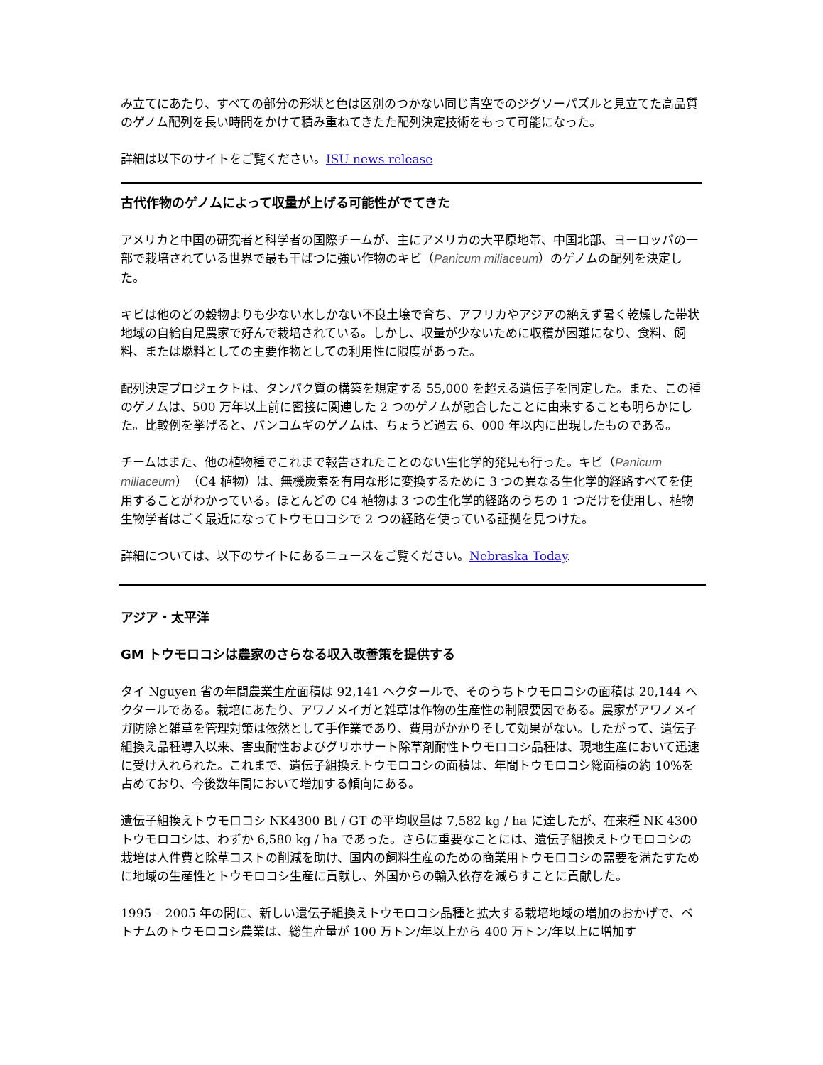み立てにあたり、すべての部分の形状と色は区別のつかない同じ青空でのジグソーパズルと見立てた高品質のゲノム配列を長い時間をかけて積み重ねてきたた配列決定技術をもって可能になった。
詳細は以下のサイトをご覧ください。ISU news release
古代作物のゲノムによって収量が上げる可能性がでてきた
アメリカと中国の研究者と科学者の国際チームが、主にアメリカの大平原地帯、中国北部、ヨーロッパの一部で栽培されている世界で最も干ばつに強い作物のキビ（Panicum miliaceum）のゲノムの配列を決定した。
キビは他のどの穀物よりも少ない水しかない不良土壌で育ち、アフリカやアジアの絶えず暑く乾燥した帯状地域の自給自足農家で好んで栽培されている。しかし、収量が少ないために収穫が困難になり、食料、飼料、または燃料としての主要作物としての利用性に限度があった。
配列決定プロジェクトは、タンパク質の構築を規定する 55,000 を超える遺伝子を同定した。また、この種のゲノムは、500 万年以上前に密接に関連した 2 つのゲノムが融合したことに由来することも明らかにした。比較例を挙げると、パンコムギのゲノムは、ちょうど過去 6、000 年以内に出現したものである。
チームはまた、他の植物種でこれまで報告されたことのない生化学的発見も行った。キビ（Panicum miliaceum）（C4 植物）は、無機炭素を有用な形に変換するために 3 つの異なる生化学的経路すべてを使用することがわかっている。ほとんどの C4 植物は 3 つの生化学的経路のうちの 1 つだけを使用し、植物生物学者はごく最近になってトウモロコシで 2 つの経路を使っている証拠を見つけた。
詳細については、以下のサイトにあるニュースをご覧ください。Nebraska Today.
アジア・太平洋
GM トウモロコシは農家のさらなる収入改善策を提供する
タイ Nguyen 省の年間農業生産面積は 92,141 ヘクタールで、そのうちトウモロコシの面積は 20,144 ヘクタールである。栽培にあたり、アワノメイガと雑草は作物の生産性の制限要因である。農家がアワノメイガ防除と雑草を管理対策は依然として手作業であり、費用がかかりそして効果がない。したがって、遺伝子組換え品種導入以来、害虫耐性およびグリホサート除草剤耐性トウモロコシ品種は、現地生産において迅速に受け入れられた。これまで、遺伝子組換えトウモロコシの面積は、年間トウモロコシ総面積の約 10%を占めており、今後数年間において増加する傾向にある。
遺伝子組換えトウモロコシ NK4300 Bt / GT の平均収量は 7,582 kg / ha に達したが、在来種 NK 4300 トウモロコシは、わずか 6,580 kg / ha であった。さらに重要なことには、遺伝子組換えトウモロコシの栽培は人件費と除草コストの削減を助け、国内の飼料生産のための商業用トウモロコシの需要を満たすために地域の生産性とトウモロコシ生産に貢献し、外国からの輸入依存を減らすことに貢献した。
1995 – 2005 年の間に、新しい遺伝子組換えトウモロコシ品種と拡大する栽培地域の増加のおかげで、ベトナムのトウモロコシ農業は、総生産量が 100 万トン/年以上から 400 万トン/年以上に増加す